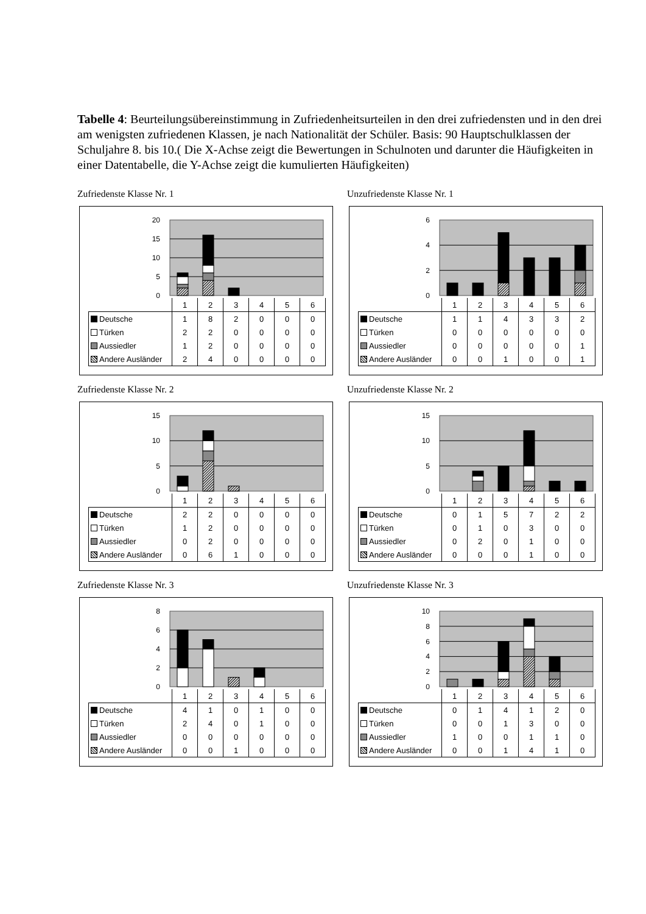Tabelle 4: Beurteilungsübereinstimmung in Zufriedenheitsurteilen in den drei zufriedensten und in den drei am wenigsten zufriedenen Klassen, je nach Nationalität der Schüler. Basis: 90 Hauptschulklassen der Schuljahre 8. bis 10.( Die X-Achse zeigt die Bewertungen in Schulnoten und darunter die Häufigkeiten in einer Datentabelle, die Y-Achse zeigt die kumulierten Häufigkeiten)
Zufriedenste Klasse Nr. 1
0
5
10
15
20
| | 1 | 2 | 3 | 4 | 5 | 6 |
| --- | --- | --- | --- | --- | --- | --- |
| Deutsche | 1 | 8 | 2 | 0 | 0 | 0 |
| Türken | 2 | 2 | 0 | 0 | 0 | 0 |
| Aussiedler | 1 | 2 | 0 | 0 | 0 | 0 |
| Andere Ausländer | 2 | 4 | 0 | 0 | 0 | 0 |
Unzufriedenste Klasse Nr. 1
0
2
4
6
| | 1 | 2 | 3 | 4 | 5 | 6 |
| --- | --- | --- | --- | --- | --- | --- |
| Deutsche | 1 | 1 | 4 | 3 | 3 | 2 |
| Türken | 0 | 0 | 0 | 0 | 0 | 0 |
| Aussiedler | 0 | 0 | 0 | 0 | 0 | 1 |
| Andere Ausländer | 0 | 0 | 1 | 0 | 0 | 1 |
Zufriedenste Klasse Nr. 2
0
5
10
15
| | 1 | 2 | 3 | 4 | 5 | 6 |
| --- | --- | --- | --- | --- | --- | --- |
| Deutsche | 2 | 2 | 0 | 0 | 0 | 0 |
| Türken | 1 | 2 | 0 | 0 | 0 | 0 |
| Aussiedler | 0 | 2 | 0 | 0 | 0 | 0 |
| Andere Ausländer | 0 | 6 | 1 | 0 | 0 | 0 |
Unzufriedenste Klasse Nr. 2
0
5
10
15
| | 1 | 2 | 3 | 4 | 5 | 6 |
| --- | --- | --- | --- | --- | --- | --- |
| Deutsche | 0 | 1 | 5 | 7 | 2 | 2 |
| Türken | 0 | 1 | 0 | 3 | 0 | 0 |
| Aussiedler | 0 | 2 | 0 | 1 | 0 | 0 |
| Andere Ausländer | 0 | 0 | 0 | 1 | 0 | 0 |
Zufriedenste Klasse Nr. 3
0
2
4
6
8
| | 1 | 2 | 3 | 4 | 5 | 6 |
| --- | --- | --- | --- | --- | --- | --- |
| Deutsche | 4 | 1 | 0 | 1 | 0 | 0 |
| Türken | 2 | 4 | 0 | 1 | 0 | 0 |
| Aussiedler | 0 | 0 | 0 | 0 | 0 | 0 |
| Andere Ausländer | 0 | 0 | 1 | 0 | 0 | 0 |
Unzufriedenste Klasse Nr. 3
0
2
4
6
8
10
| | 1 | 2 | 3 | 4 | 5 | 6 |
| --- | --- | --- | --- | --- | --- | --- |
| Deutsche | 0 | 1 | 4 | 1 | 2 | 0 |
| Türken | 0 | 0 | 1 | 3 | 0 | 0 |
| Aussiedler | 1 | 0 | 0 | 1 | 1 | 0 |
| Andere Ausländer | 0 | 0 | 1 | 4 | 1 | 0 |